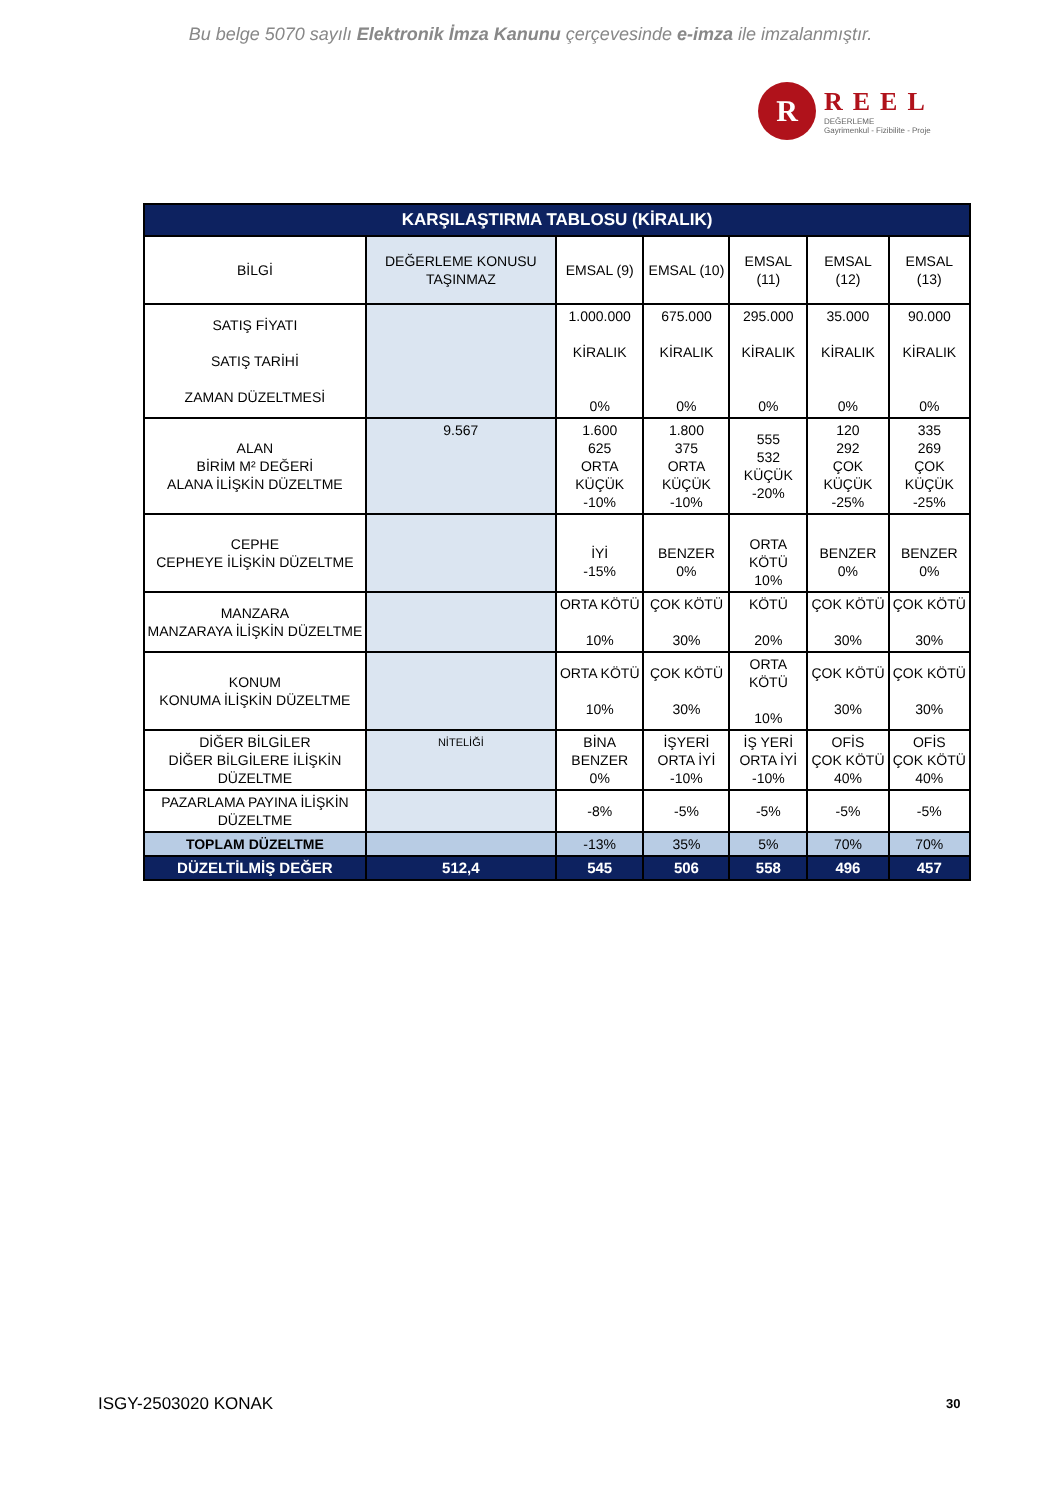Bu belge 5070 sayılı Elektronik İmza Kanunu çerçevesinde e-imza ile imzalanmıştır.
R
REEL
DEĞERLEME
Gayrimenkul - Fizibilite - Proje
| KARŞILAŞTIRMA TABLOSU (KİRALIK) | | | | | | |
| --- | --- | --- | --- | --- | --- | --- |
| BİLGİ | DEĞERLEME KONUSU TAŞINMAZ | EMSAL (9) | EMSAL (10) | EMSAL (11) | EMSAL (12) | EMSAL (13) |
| SATIŞ FİYATI SATIŞ TARİHİ ZAMAN DÜZELTMESİ | | 1.000.000 KİRALIK 0% | 675.000 KİRALIK 0% | 295.000 KİRALIK 0% | 35.000 KİRALIK 0% | 90.000 KİRALIK 0% |
| ALAN BİRİM M² DEĞERİ ALANA İLİŞKİN DÜZELTME | 9.567 | 1.600 625 ORTA KÜÇÜK -10% | 1.800 375 ORTA KÜÇÜK -10% | 555 532 KÜÇÜK -20% | 120 292 ÇOK KÜÇÜK -25% | 335 269 ÇOK KÜÇÜK -25% |
| CEPHE CEPHEYE İLİŞKİN DÜZELTME | | İYİ -15% | BENZER 0% | ORTA KÖTÜ 10% | BENZER 0% | BENZER 0% |
| MANZARA MANZARAYA İLİŞKİN DÜZELTME | | ORTA KÖTÜ 10% | ÇOK KÖTÜ 30% | KÖTÜ 20% | ÇOK KÖTÜ 30% | ÇOK KÖTÜ 30% |
| KONUM KONUMA İLİŞKİN DÜZELTME | | ORTA KÖTÜ 10% | ÇOK KÖTÜ 30% | ORTA KÖTÜ 10% | ÇOK KÖTÜ 30% | ÇOK KÖTÜ 30% |
| DİĞER BİLGİLER DİĞER BİLGİLERE İLİŞKİN DÜZELTME | NİTELİĞİ | BİNA BENZER 0% | İŞYERİ ORTA İYİ -10% | İŞ YERİ ORTA İYİ -10% | OFİS ÇOK KÖTÜ 40% | OFİS ÇOK KÖTÜ 40% |
| PAZARLAMA PAYINA İLİŞKİN DÜZELTME | | -8% | -5% | -5% | -5% | -5% |
| TOPLAM DÜZELTME | | -13% | 35% | 5% | 70% | 70% |
| DÜZELTİLMİŞ DEĞER | 512,4 | 545 | 506 | 558 | 496 | 457 |
ISGY-2503020 KONAK 30